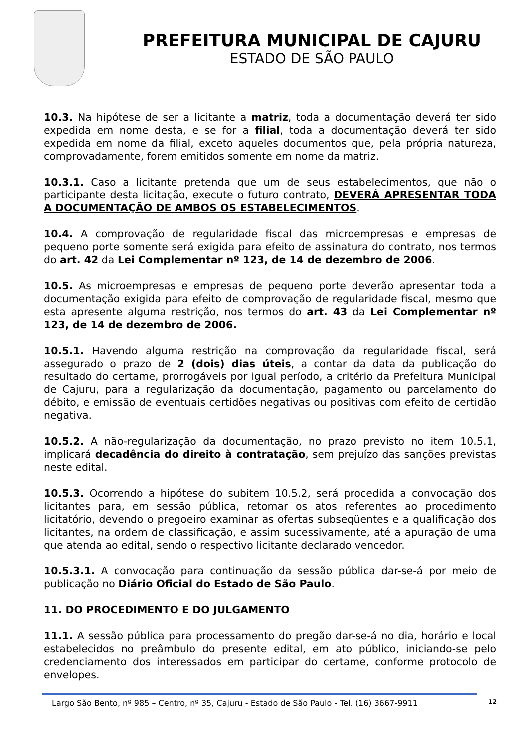PREFEITURA MUNICIPAL DE CAJURU
ESTADO DE SÃO PAULO
10.3. Na hipótese de ser a licitante a matriz, toda a documentação deverá ter sido expedida em nome desta, e se for a filial, toda a documentação deverá ter sido expedida em nome da filial, exceto aqueles documentos que, pela própria natureza, comprovadamente, forem emitidos somente em nome da matriz.
10.3.1. Caso a licitante pretenda que um de seus estabelecimentos, que não o participante desta licitação, execute o futuro contrato, DEVERÁ APRESENTAR TODA A DOCUMENTAÇÃO DE AMBOS OS ESTABELECIMENTOS.
10.4. A comprovação de regularidade fiscal das microempresas e empresas de pequeno porte somente será exigida para efeito de assinatura do contrato, nos termos do art. 42 da Lei Complementar nº 123, de 14 de dezembro de 2006.
10.5. As microempresas e empresas de pequeno porte deverão apresentar toda a documentação exigida para efeito de comprovação de regularidade fiscal, mesmo que esta apresente alguma restrição, nos termos do art. 43 da Lei Complementar nº 123, de 14 de dezembro de 2006.
10.5.1. Havendo alguma restrição na comprovação da regularidade fiscal, será assegurado o prazo de 2 (dois) dias úteis, a contar da data da publicação do resultado do certame, prorrogáveis por igual período, a critério da Prefeitura Municipal de Cajuru, para a regularização da documentação, pagamento ou parcelamento do débito, e emissão de eventuais certidões negativas ou positivas com efeito de certidão negativa.
10.5.2. A não-regularização da documentação, no prazo previsto no item 10.5.1, implicará decadência do direito à contratação, sem prejuízo das sanções previstas neste edital.
10.5.3. Ocorrendo a hipótese do subitem 10.5.2, será procedida a convocação dos licitantes para, em sessão pública, retomar os atos referentes ao procedimento licitatório, devendo o pregoeiro examinar as ofertas subseqüentes e a qualificação dos licitantes, na ordem de classificação, e assim sucessivamente, até a apuração de uma que atenda ao edital, sendo o respectivo licitante declarado vencedor.
10.5.3.1. A convocação para continuação da sessão pública dar-se-á por meio de publicação no Diário Oficial do Estado de São Paulo.
11. DO PROCEDIMENTO E DO JULGAMENTO
11.1. A sessão pública para processamento do pregão dar-se-á no dia, horário e local estabelecidos no preâmbulo do presente edital, em ato público, iniciando-se pelo credenciamento dos interessados em participar do certame, conforme protocolo de envelopes.
Largo São Bento, nº 985 – Centro, nº 35, Cajuru - Estado de São Paulo - Tel. (16) 3667-9911 12